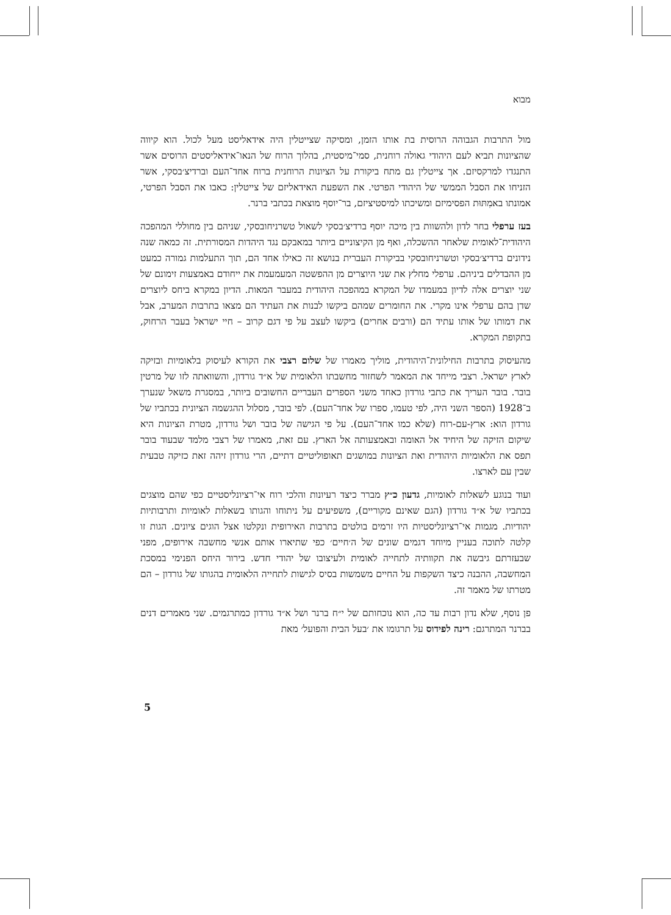מבוא
מול התרבות הגבוהה הרוסית בת אותו הזמן, ומסיקה שצייטלין היה אידאליסט מעל לכול. הוא קיווה שהציונות תביא לעם היהודי גאולה רוחנית, סמי־מיסטית, בהלוך הרוח של הנאו־אידאליסטים הרוסים אשר התנגדו למרקסיזם. אך צייטלין גם מתח ביקורת על הציונות הרוחנית ברוח אחד־העם וברדיצ׳בסקי, אשר הזניחו את הסבל הממשי של היהודי הפרטי. את השפעת האידאליזם של צייטלין: כאבו את הסבל הפרטי, אמונתו באמִתּוּת הפסימיזם ומשיכתו למיסטיציזם, בר־יוסף מוצאת בכתבי ברנר.
בעז ערפלי בחר לדון ולהשוות בין מיכה יוסף ברדיצ׳בסקי לשאול טשרניחובסקי, שניהם בין מחוללי המהפכה היהודית־לאומית שלאחר ההשכלה, ואף מן הקיצוניים ביותר במאבקם נגד היהדות המסורתית. זה כמאה שנה נידונים ברדיצ׳בסקי וטשרניחובסקי בביקורת העברית בנושא זה כאילו אחד הם, תוך התעלמות גמורה כמעט מן ההבדלים ביניהם. ערפלי מחלץ את שני היוצרים מן ההפשטה המעמעמת את ייחודם באמצעות זימונם של שני יוצרים אלה לדיון במעמדו של המקרא במהפכה היהודית במעבר המאות. הדיון במקרא ביחס ליוצרים שדן בהם ערפלי אינו מקרי. את החומרים שמהם ביקשו לבנות את העתיד הם מצאו בתרבות המערב, אבל את דמותו של אותו עתיד הם (ורבים אחרים) ביקשו לעצב על פי דגם קרוב – חיי ישראל בעבר הרחוק, בתקופת המקרא.
מהעיסוק בתרבות החילונית־היהודית, מוליך מאמרו של שלום רצבי את הקורא לעיסוק בלאומיות ובזיקה לארץ ישראל. רצבי מייחד את המאמר לשחזור מחשבתו הלאומית של א״ד גורדון, והשוואתה לזו של מרטין בובר. בובר העריך את כתבי גורדון כאחד משני הספרים העבריים החשובים ביותר, במסגרת משאל שנערך ב־1928 (הספר השני היה, לפי טעמו, ספרו של אחד־העם). לפי בובר, מסלול ההגשמה הציונית בכתביו של גורדון הוא: ארץ-עם-רוח (שלא כמו אחד־העם). על פי הגישה של בובר ושל גורדון, מטרת הציונות היא שיקום הזיקה של היחיד אל האומה ובאמצעותה אל הארץ. עם זאת, מאמרו של רצבי מלמד שבעוד בובר תפס את הלאומיות היהודית ואת הציונות במושגים תאופוליטיים דתיים, הרי גורדון זיהה זאת כזיקה טבעית שבין עם לארצו.
ועוד בנוגע לשאלות לאומיות, גדעון כ״ץ מברר כיצד רעיונות והלכי רוח אי־רציונליסטיים כפי שהם מוצגים בכתביו של א״ד גורדון (הגם שאינם מקוריים), משפיעים על ניתוחו והגותו בשאלות לאומיות ותרבותיות יהודיות. מגמות אי־רציונליסטיות היו זרמים בולטים בתרבות האירופית ונקלטו אצל הוגים ציונים. הגות זו קלטה לתוכה בעניין מיוחד דגמים שונים של ה׳חיים׳ כפי שתיארו אותם אנשי מחשבה אירופים, מפני שבעזרתם גיבשה את תקוותיה לתחייה לאומית ולעיצובו של יהודי חדש. בירור היחס הפנימי במסכת המחשבה, ההבנה כיצד השקפות על החיים משמשות בסיס לגישות לתחייה הלאומית בהגותו של גורדון – הם מטרתו של מאמר זה.
פן נוסף, שלא נדון רבות עד כה, הוא נוכחותם של י״ח ברנר ושל א״ד גורדון כמתרגמים. שני מאמרים דנים בברנר המתרגם: רינה לפידוס על תרגומו את ׳בעל הבית והפועל׳ מאת
5